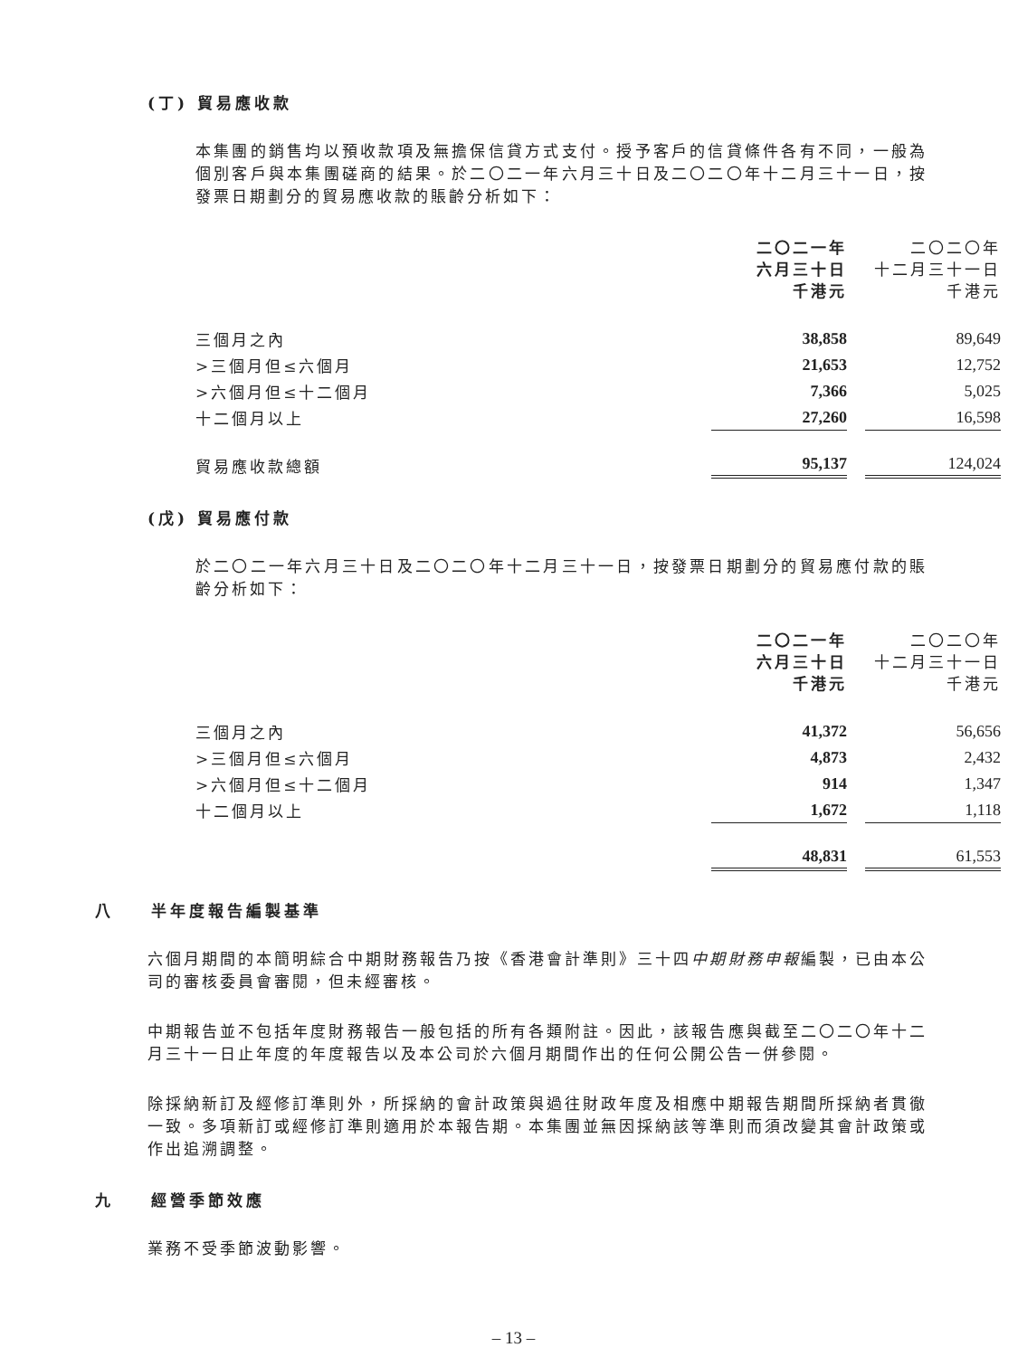(丁) 貿易應收款
本集團的銷售均以預收款項及無擔保信貸方式支付。授予客戶的信貸條件各有不同，一般為個別客戶與本集團磋商的結果。於二〇二一年六月三十日及二〇二〇年十二月三十一日，按發票日期劃分的貿易應收款的賬齡分析如下：
| | 二〇二一年 六月三十日 千港元 | 二〇二〇年 十二月三十一日 千港元 |
| --- | --- | --- |
| 三個月之內 | 38,858 | 89,649 |
| >三個月但≤六個月 | 21,653 | 12,752 |
| >六個月但≤十二個月 | 7,366 | 5,025 |
| 十二個月以上 | 27,260 | 16,598 |
| 貿易應收款總額 | 95,137 | 124,024 |
(戊) 貿易應付款
於二〇二一年六月三十日及二〇二〇年十二月三十一日，按發票日期劃分的貿易應付款的賬齡分析如下：
| | 二〇二一年 六月三十日 千港元 | 二〇二〇年 十二月三十一日 千港元 |
| --- | --- | --- |
| 三個月之內 | 41,372 | 56,656 |
| >三個月但≤六個月 | 4,873 | 2,432 |
| >六個月但≤十二個月 | 914 | 1,347 |
| 十二個月以上 | 1,672 | 1,118 |
| | 48,831 | 61,553 |
八 半年度報告編製基準
六個月期間的本簡明綜合中期財務報告乃按《香港會計準則》三十四中期財務申報編製，已由本公司的審核委員會審閱，但未經審核。
中期報告並不包括年度財務報告一般包括的所有各類附註。因此，該報告應與截至二〇二〇年十二月三十一日止年度的年度報告以及本公司於六個月期間作出的任何公開公告一併參閱。
除採納新訂及經修訂準則外，所採納的會計政策與過往財政年度及相應中期報告期間所採納者貫徹一致。多項新訂或經修訂準則適用於本報告期。本集團並無因採納該等準則而須改變其會計政策或作出追溯調整。
九 經營季節效應
業務不受季節波動影響。
– 13 –